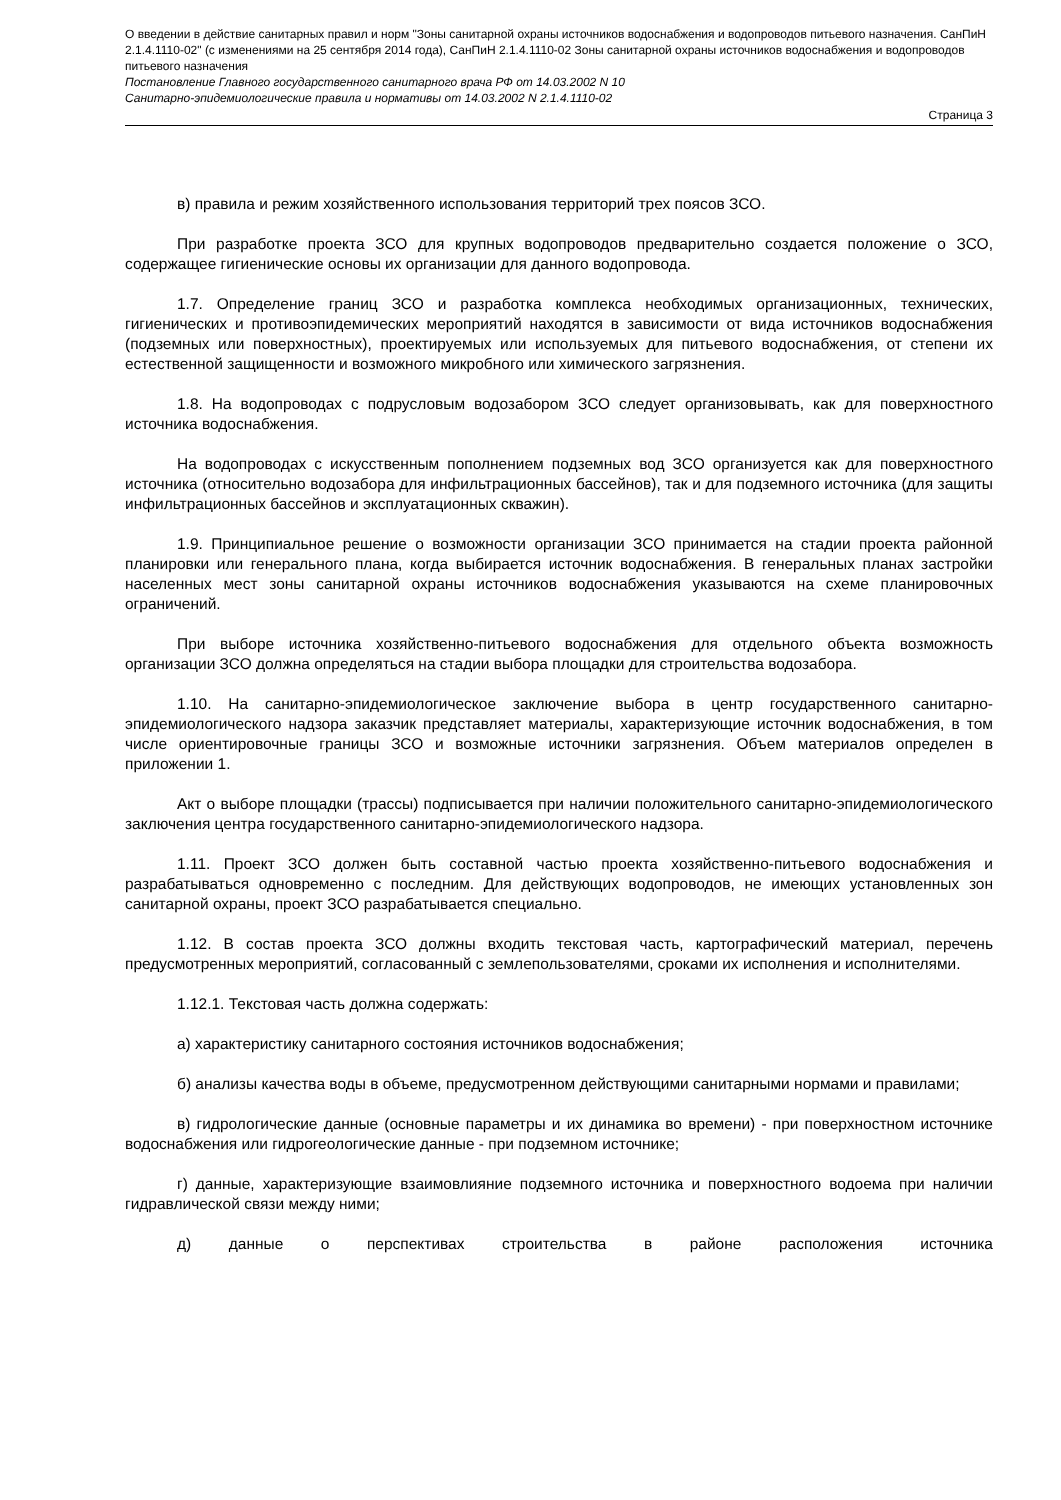О введении в действие санитарных правил и норм "Зоны санитарной охраны источников водоснабжения и водопроводов питьевого назначения. СанПиН 2.1.4.1110-02" (с изменениями на 25 сентября 2014 года), СанПиН 2.1.4.1110-02 Зоны санитарной охраны источников водоснабжения и водопроводов питьевого назначения
Постановление Главного государственного санитарного врача РФ от 14.03.2002 N 10
Санитарно-эпидемиологические правила и нормативы от 14.03.2002 N 2.1.4.1110-02
Страница 3
в) правила и режим хозяйственного использования территорий трех поясов ЗСО.
При разработке проекта ЗСО для крупных водопроводов предварительно создается положение о ЗСО, содержащее гигиенические основы их организации для данного водопровода.
1.7. Определение границ ЗСО и разработка комплекса необходимых организационных, технических, гигиенических и противоэпидемических мероприятий находятся в зависимости от вида источников водоснабжения (подземных или поверхностных), проектируемых или используемых для питьевого водоснабжения, от степени их естественной защищенности и возможного микробного или химического загрязнения.
1.8. На водопроводах с подрусловым водозабором ЗСО следует организовывать, как для поверхностного источника водоснабжения.
На водопроводах с искусственным пополнением подземных вод ЗСО организуется как для поверхностного источника (относительно водозабора для инфильтрационных бассейнов), так и для подземного источника (для защиты инфильтрационных бассейнов и эксплуатационных скважин).
1.9. Принципиальное решение о возможности организации ЗСО принимается на стадии проекта районной планировки или генерального плана, когда выбирается источник водоснабжения. В генеральных планах застройки населенных мест зоны санитарной охраны источников водоснабжения указываются на схеме планировочных ограничений.
При выборе источника хозяйственно-питьевого водоснабжения для отдельного объекта возможность организации ЗСО должна определяться на стадии выбора площадки для строительства водозабора.
1.10. На санитарно-эпидемиологическое заключение выбора в центр государственного санитарно-эпидемиологического надзора заказчик представляет материалы, характеризующие источник водоснабжения, в том числе ориентировочные границы ЗСО и возможные источники загрязнения. Объем материалов определен в приложении 1.
Акт о выборе площадки (трассы) подписывается при наличии положительного санитарно-эпидемиологического заключения центра государственного санитарно-эпидемиологического надзора.
1.11. Проект ЗСО должен быть составной частью проекта хозяйственно-питьевого водоснабжения и разрабатываться одновременно с последним. Для действующих водопроводов, не имеющих установленных зон санитарной охраны, проект ЗСО разрабатывается специально.
1.12. В состав проекта ЗСО должны входить текстовая часть, картографический материал, перечень предусмотренных мероприятий, согласованный с землепользователями, сроками их исполнения и исполнителями.
1.12.1. Текстовая часть должна содержать:
а) характеристику санитарного состояния источников водоснабжения;
б) анализы качества воды в объеме, предусмотренном действующими санитарными нормами и правилами;
в) гидрологические данные (основные параметры и их динамика во времени) - при поверхностном источнике водоснабжения или гидрогеологические данные - при подземном источнике;
г) данные, характеризующие взаимовлияние подземного источника и поверхностного водоема при наличии гидравлической связи между ними;
д) данные о перспективах строительства в районе расположения источника